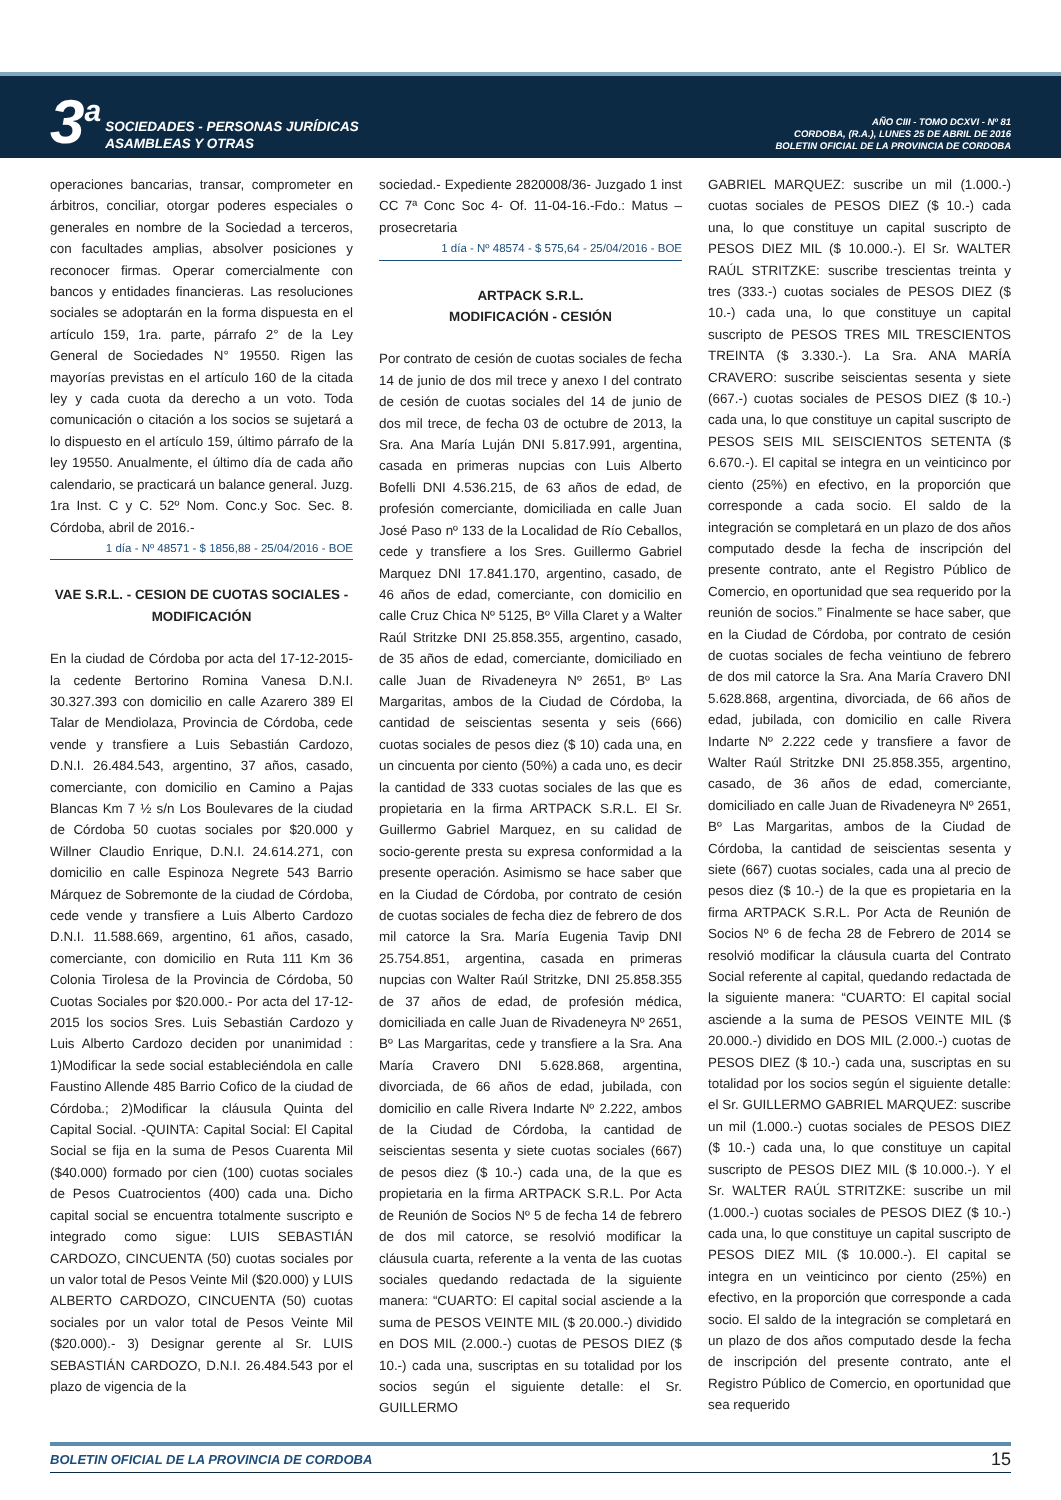3<sup>a</sup>
SOCIEDADES - PERSONAS JURÍDICAS
ASAMBLEAS Y OTRAS
AÑO CIII - TOMO DCXVI - Nº 81
CORDOBA, (R.A.), LUNES 25 DE ABRIL DE 2016
BOLETIN OFICIAL DE LA PROVINCIA DE CORDOBA
operaciones bancarias, transar, comprometer en árbitros, conciliar, otorgar poderes especiales o generales en nombre de la Sociedad a terceros, con facultades amplias, absolver posiciones y reconocer firmas. Operar comercialmente con bancos y entidades financieras. Las resoluciones sociales se adoptarán en la forma dispuesta en el artículo 159, 1ra. parte, párrafo 2° de la Ley General de Sociedades N° 19550. Rigen las mayorías previstas en el artículo 160 de la citada ley y cada cuota da derecho a un voto. Toda comunicación o citación a los socios se sujetará a lo dispuesto en el artículo 159, último párrafo de la ley 19550. Anualmente, el último día de cada año calendario, se practicará un balance general. Juzg. 1ra Inst. C y C. 52º Nom. Conc.y Soc. Sec. 8. Córdoba, abril de 2016.-
1 día - Nº 48571 - $ 1856,88 - 25/04/2016 - BOE
VAE S.R.L. - CESION DE CUOTAS SOCIALES - MODIFICACIÓN
En la ciudad de Córdoba por acta del 17-12-2015- la cedente Bertorino Romina Vanesa D.N.I. 30.327.393 con domicilio en calle Azarero 389 El Talar de Mendiolaza, Provincia de Córdoba, cede vende y transfiere a Luis Sebastián Cardozo, D.N.I. 26.484.543, argentino, 37 años, casado, comerciante, con domicilio en Camino a Pajas Blancas Km 7 ½ s/n Los Boulevares de la ciudad de Córdoba 50 cuotas sociales por $20.000 y Willner Claudio Enrique, D.N.I. 24.614.271, con domicilio en calle Espinoza Negrete 543 Barrio Márquez de Sobremonte de la ciudad de Córdoba, cede vende y transfiere a Luis Alberto Cardozo D.N.I. 11.588.669, argentino, 61 años, casado, comerciante, con domicilio en Ruta 111 Km 36 Colonia Tirolesa de la Provincia de Córdoba, 50 Cuotas Sociales por $20.000.- Por acta del 17-12-2015 los socios Sres. Luis Sebastián Cardozo y Luis Alberto Cardozo deciden por unanimidad : 1)Modificar la sede social estableciéndola en calle Faustino Allende 485 Barrio Cofico de la ciudad de Córdoba.; 2)Modificar la cláusula Quinta del Capital Social. -QUINTA: Capital Social: El Capital Social se fija en la suma de Pesos Cuarenta Mil ($40.000) formado por cien (100) cuotas sociales de Pesos Cuatrocientos (400) cada una. Dicho capital social se encuentra totalmente suscripto e integrado como sigue: LUIS SEBASTIÁN CARDOZO, CINCUENTA (50) cuotas sociales por un valor total de Pesos Veinte Mil ($20.000) y LUIS ALBERTO CARDOZO, CINCUENTA (50) cuotas sociales por un valor total de Pesos Veinte Mil ($20.000).- 3) Designar gerente al Sr. LUIS SEBASTIÁN CARDOZO, D.N.I. 26.484.543 por el plazo de vigencia de la
sociedad.- Expediente 2820008/36- Juzgado 1 inst CC 7ª Conc Soc 4- Of. 11-04-16.-Fdo.: Matus –prosecretaria
1 día - Nº 48574 - $ 575,64 - 25/04/2016 - BOE
ARTPACK S.R.L.
MODIFICACIÓN - CESIÓN
Por contrato de cesión de cuotas sociales de fecha 14 de junio de dos mil trece y anexo I del contrato de cesión de cuotas sociales del 14 de junio de dos mil trece, de fecha 03 de octubre de 2013, la Sra. Ana María Luján DNI 5.817.991, argentina, casada en primeras nupcias con Luis Alberto Bofelli DNI 4.536.215, de 63 años de edad, de profesión comerciante, domiciliada en calle Juan José Paso nº 133 de la Localidad de Río Ceballos, cede y transfiere a los Sres. Guillermo Gabriel Marquez DNI 17.841.170, argentino, casado, de 46 años de edad, comerciante, con domicilio en calle Cruz Chica Nº 5125, Bº Villa Claret y a Walter Raúl Stritzke DNI 25.858.355, argentino, casado, de 35 años de edad, comerciante, domiciliado en calle Juan de Rivadeneyra Nº 2651, Bº Las Margaritas, ambos de la Ciudad de Córdoba, la cantidad de seiscientas sesenta y seis (666) cuotas sociales de pesos diez ($ 10) cada una, en un cincuenta por ciento (50%) a cada uno, es decir la cantidad de 333 cuotas sociales de las que es propietaria en la firma ARTPACK S.R.L. El Sr. Guillermo Gabriel Marquez, en su calidad de socio-gerente presta su expresa conformidad a la presente operación. Asimismo se hace saber que en la Ciudad de Córdoba, por contrato de cesión de cuotas sociales de fecha diez de febrero de dos mil catorce la Sra. María Eugenia Tavip DNI 25.754.851, argentina, casada en primeras nupcias con Walter Raúl Stritzke, DNI 25.858.355 de 37 años de edad, de profesión médica, domiciliada en calle Juan de Rivadeneyra Nº 2651, Bº Las Margaritas, cede y transfiere a la Sra. Ana María Cravero DNI 5.628.868, argentina, divorciada, de 66 años de edad, jubilada, con domicilio en calle Rivera Indarte Nº 2.222, ambos de la Ciudad de Córdoba, la cantidad de seiscientas sesenta y siete cuotas sociales (667) de pesos diez ($ 10.-) cada una, de la que es propietaria en la firma ARTPACK S.R.L. Por Acta de Reunión de Socios Nº 5 de fecha 14 de febrero de dos mil catorce, se resolvió modificar la cláusula cuarta, referente a la venta de las cuotas sociales quedando redactada de la siguiente manera: “CUARTO: El capital social asciende a la suma de PESOS VEINTE MIL ($ 20.000.-) dividido en DOS MIL (2.000.-) cuotas de PESOS DIEZ ($ 10.-) cada una, suscriptas en su totalidad por los socios según el siguiente detalle: el Sr. GUILLERMO
GABRIEL MARQUEZ: suscribe un mil (1.000.-) cuotas sociales de PESOS DIEZ ($ 10.-) cada una, lo que constituye un capital suscripto de PESOS DIEZ MIL ($ 10.000.-). El Sr. WALTER RAÚL STRITZKE: suscribe trescientas treinta y tres (333.-) cuotas sociales de PESOS DIEZ ($ 10.-) cada una, lo que constituye un capital suscripto de PESOS TRES MIL TRESCIENTOS TREINTA ($ 3.330.-). La Sra. ANA MARÍA CRAVERO: suscribe seiscientas sesenta y siete (667.-) cuotas sociales de PESOS DIEZ ($ 10.-) cada una, lo que constituye un capital suscripto de PESOS SEIS MIL SEISCIENTOS SETENTA ($ 6.670.-). El capital se integra en un veinticinco por ciento (25%) en efectivo, en la proporción que corresponde a cada socio. El saldo de la integración se completará en un plazo de dos años computado desde la fecha de inscripción del presente contrato, ante el Registro Público de Comercio, en oportunidad que sea requerido por la reunión de socios.” Finalmente se hace saber, que en la Ciudad de Córdoba, por contrato de cesión de cuotas sociales de fecha veintiuno de febrero de dos mil catorce la Sra. Ana María Cravero DNI 5.628.868, argentina, divorciada, de 66 años de edad, jubilada, con domicilio en calle Rivera Indarte Nº 2.222 cede y transfiere a favor de Walter Raúl Stritzke DNI 25.858.355, argentino, casado, de 36 años de edad, comerciante, domiciliado en calle Juan de Rivadeneyra Nº 2651, Bº Las Margaritas, ambos de la Ciudad de Córdoba, la cantidad de seiscientas sesenta y siete (667) cuotas sociales, cada una al precio de pesos diez ($ 10.-) de la que es propietaria en la firma ARTPACK S.R.L. Por Acta de Reunión de Socios Nº 6 de fecha 28 de Febrero de 2014 se resolvió modificar la cláusula cuarta del Contrato Social referente al capital, quedando redactada de la siguiente manera: “CUARTO: El capital social asciende a la suma de PESOS VEINTE MIL ($ 20.000.-) dividido en DOS MIL (2.000.-) cuotas de PESOS DIEZ ($ 10.-) cada una, suscriptas en su totalidad por los socios según el siguiente detalle: el Sr. GUILLERMO GABRIEL MARQUEZ: suscribe un mil (1.000.-) cuotas sociales de PESOS DIEZ ($ 10.-) cada una, lo que constituye un capital suscripto de PESOS DIEZ MIL ($ 10.000.-). Y el Sr. WALTER RAÚL STRITZKE: suscribe un mil (1.000.-) cuotas sociales de PESOS DIEZ ($ 10.-) cada una, lo que constituye un capital suscripto de PESOS DIEZ MIL ($ 10.000.-). El capital se integra en un veinticinco por ciento (25%) en efectivo, en la proporción que corresponde a cada socio. El saldo de la integración se completará en un plazo de dos años computado desde la fecha de inscripción del presente contrato, ante el Registro Público de Comercio, en oportunidad que sea requerido
BOLETIN OFICIAL DE LA PROVINCIA DE CORDOBA 15